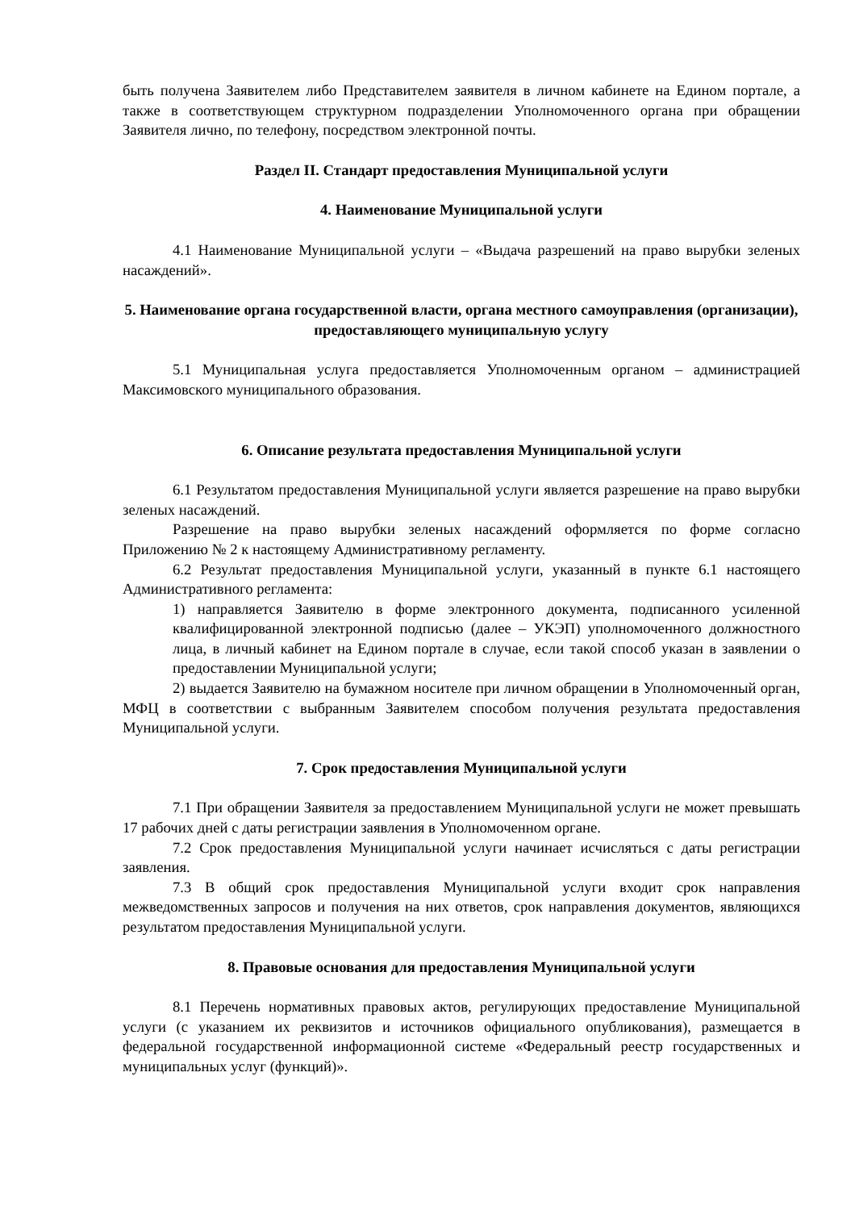быть получена Заявителем либо Представителем заявителя в личном кабинете на Едином портале, а также в соответствующем структурном подразделении Уполномоченного органа при обращении Заявителя лично, по телефону, посредством электронной почты.
Раздел II. Стандарт предоставления Муниципальной услуги
4. Наименование Муниципальной услуги
4.1 Наименование Муниципальной услуги – «Выдача разрешений на право вырубки зеленых насаждений».
5. Наименование органа государственной власти, органа местного самоуправления (организации), предоставляющего муниципальную услугу
5.1 Муниципальная услуга предоставляется Уполномоченным органом – администрацией Максимовского муниципального образования.
6. Описание результата предоставления Муниципальной услуги
6.1 Результатом предоставления Муниципальной услуги является разрешение на право вырубки зеленых насаждений.
Разрешение на право вырубки зеленых насаждений оформляется по форме согласно Приложению № 2 к настоящему Административному регламенту.
6.2 Результат предоставления Муниципальной услуги, указанный в пункте 6.1 настоящего Административного регламента:
1) направляется Заявителю в форме электронного документа, подписанного усиленной квалифицированной электронной подписью (далее – УКЭП) уполномоченного должностного лица, в личный кабинет на Едином портале в случае, если такой способ указан в заявлении о предоставлении Муниципальной услуги;
2) выдается Заявителю на бумажном носителе при личном обращении в Уполномоченный орган, МФЦ в соответствии с выбранным Заявителем способом получения результата предоставления Муниципальной услуги.
7. Срок предоставления Муниципальной услуги
7.1 При обращении Заявителя за предоставлением Муниципальной услуги не может превышать 17 рабочих дней с даты регистрации заявления в Уполномоченном органе.
7.2 Срок предоставления Муниципальной услуги начинает исчисляться с даты регистрации заявления.
7.3 В общий срок предоставления Муниципальной услуги входит срок направления межведомственных запросов и получения на них ответов, срок направления документов, являющихся результатом предоставления Муниципальной услуги.
8. Правовые основания для предоставления Муниципальной услуги
8.1 Перечень нормативных правовых актов, регулирующих предоставление Муниципальной услуги (с указанием их реквизитов и источников официального опубликования), размещается в федеральной государственной информационной системе «Федеральный реестр государственных и муниципальных услуг (функций)».